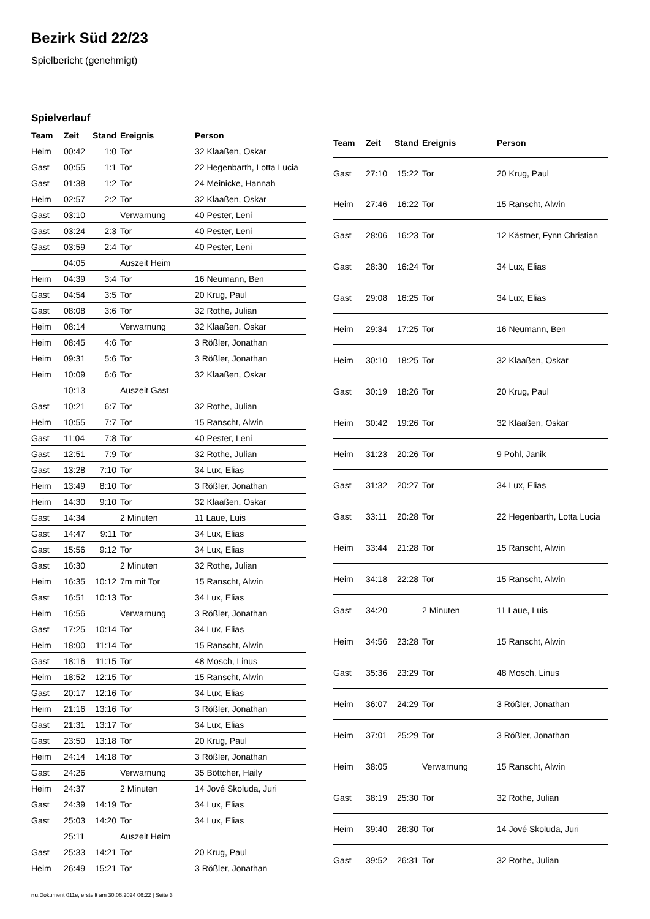Bezirk Süd 22/23
Spielbericht (genehmigt)
Spielverlauf
| Team | Zeit | Stand | Ereignis | Person |
| --- | --- | --- | --- | --- |
| Heim | 00:42 | 1:0 | Tor | 32 Klaaßen, Oskar |
| Gast | 00:55 | 1:1 | Tor | 22 Hegenbarth, Lotta Lucia |
| Gast | 01:38 | 1:2 | Tor | 24 Meinicke, Hannah |
| Heim | 02:57 | 2:2 | Tor | 32 Klaaßen, Oskar |
| Gast | 03:10 | | Verwarnung | 40 Pester, Leni |
| Gast | 03:24 | 2:3 | Tor | 40 Pester, Leni |
| Gast | 03:59 | 2:4 | Tor | 40 Pester, Leni |
| | 04:05 | | Auszeit Heim | |
| Heim | 04:39 | 3:4 | Tor | 16 Neumann, Ben |
| Gast | 04:54 | 3:5 | Tor | 20 Krug, Paul |
| Gast | 08:08 | 3:6 | Tor | 32 Rothe, Julian |
| Heim | 08:14 | | Verwarnung | 32 Klaaßen, Oskar |
| Heim | 08:45 | 4:6 | Tor | 3 Rößler, Jonathan |
| Heim | 09:31 | 5:6 | Tor | 3 Rößler, Jonathan |
| Heim | 10:09 | 6:6 | Tor | 32 Klaaßen, Oskar |
| | 10:13 | | Auszeit Gast | |
| Gast | 10:21 | 6:7 | Tor | 32 Rothe, Julian |
| Heim | 10:55 | 7:7 | Tor | 15 Ranscht, Alwin |
| Gast | 11:04 | 7:8 | Tor | 40 Pester, Leni |
| Gast | 12:51 | 7:9 | Tor | 32 Rothe, Julian |
| Gast | 13:28 | 7:10 | Tor | 34 Lux, Elias |
| Heim | 13:49 | 8:10 | Tor | 3 Rößler, Jonathan |
| Heim | 14:30 | 9:10 | Tor | 32 Klaaßen, Oskar |
| Gast | 14:34 | | 2 Minuten | 11 Laue, Luis |
| Gast | 14:47 | 9:11 | Tor | 34 Lux, Elias |
| Gast | 15:56 | 9:12 | Tor | 34 Lux, Elias |
| Gast | 16:30 | | 2 Minuten | 32 Rothe, Julian |
| Heim | 16:35 | 10:12 | 7m mit Tor | 15 Ranscht, Alwin |
| Gast | 16:51 | 10:13 | Tor | 34 Lux, Elias |
| Heim | 16:56 | | Verwarnung | 3 Rößler, Jonathan |
| Gast | 17:25 | 10:14 | Tor | 34 Lux, Elias |
| Heim | 18:00 | 11:14 | Tor | 15 Ranscht, Alwin |
| Gast | 18:16 | 11:15 | Tor | 48 Mosch, Linus |
| Heim | 18:52 | 12:15 | Tor | 15 Ranscht, Alwin |
| Gast | 20:17 | 12:16 | Tor | 34 Lux, Elias |
| Heim | 21:16 | 13:16 | Tor | 3 Rößler, Jonathan |
| Gast | 21:31 | 13:17 | Tor | 34 Lux, Elias |
| Gast | 23:50 | 13:18 | Tor | 20 Krug, Paul |
| Heim | 24:14 | 14:18 | Tor | 3 Rößler, Jonathan |
| Gast | 24:26 | | Verwarnung | 35 Böttcher, Haily |
| Heim | 24:37 | | 2 Minuten | 14 Jové Skoluda, Juri |
| Gast | 24:39 | 14:19 | Tor | 34 Lux, Elias |
| Gast | 25:03 | 14:20 | Tor | 34 Lux, Elias |
| | 25:11 | | Auszeit Heim | |
| Gast | 25:33 | 14:21 | Tor | 20 Krug, Paul |
| Heim | 26:49 | 15:21 | Tor | 3 Rößler, Jonathan |
| Team | Zeit | Stand | Ereignis | Person |
| --- | --- | --- | --- | --- |
| Gast | 27:10 | 15:22 | Tor | 20 Krug, Paul |
| Heim | 27:46 | 16:22 | Tor | 15 Ranscht, Alwin |
| Gast | 28:06 | 16:23 | Tor | 12 Kästner, Fynn Christian |
| Gast | 28:30 | 16:24 | Tor | 34 Lux, Elias |
| Gast | 29:08 | 16:25 | Tor | 34 Lux, Elias |
| Heim | 29:34 | 17:25 | Tor | 16 Neumann, Ben |
| Heim | 30:10 | 18:25 | Tor | 32 Klaaßen, Oskar |
| Gast | 30:19 | 18:26 | Tor | 20 Krug, Paul |
| Heim | 30:42 | 19:26 | Tor | 32 Klaaßen, Oskar |
| Heim | 31:23 | 20:26 | Tor | 9 Pohl, Janik |
| Gast | 31:32 | 20:27 | Tor | 34 Lux, Elias |
| Gast | 33:11 | 20:28 | Tor | 22 Hegenbarth, Lotta Lucia |
| Heim | 33:44 | 21:28 | Tor | 15 Ranscht, Alwin |
| Heim | 34:18 | 22:28 | Tor | 15 Ranscht, Alwin |
| Gast | 34:20 | | 2 Minuten | 11 Laue, Luis |
| Heim | 34:56 | 23:28 | Tor | 15 Ranscht, Alwin |
| Gast | 35:36 | 23:29 | Tor | 48 Mosch, Linus |
| Heim | 36:07 | 24:29 | Tor | 3 Rößler, Jonathan |
| Heim | 37:01 | 25:29 | Tor | 3 Rößler, Jonathan |
| Heim | 38:05 | | Verwarnung | 15 Ranscht, Alwin |
| Gast | 38:19 | 25:30 | Tor | 32 Rothe, Julian |
| Heim | 39:40 | 26:30 | Tor | 14 Jové Skoluda, Juri |
| Gast | 39:52 | 26:31 | Tor | 32 Rothe, Julian |
nu.Dokument 011e, erstellt am 30.06.2024 06:22 | Seite 3